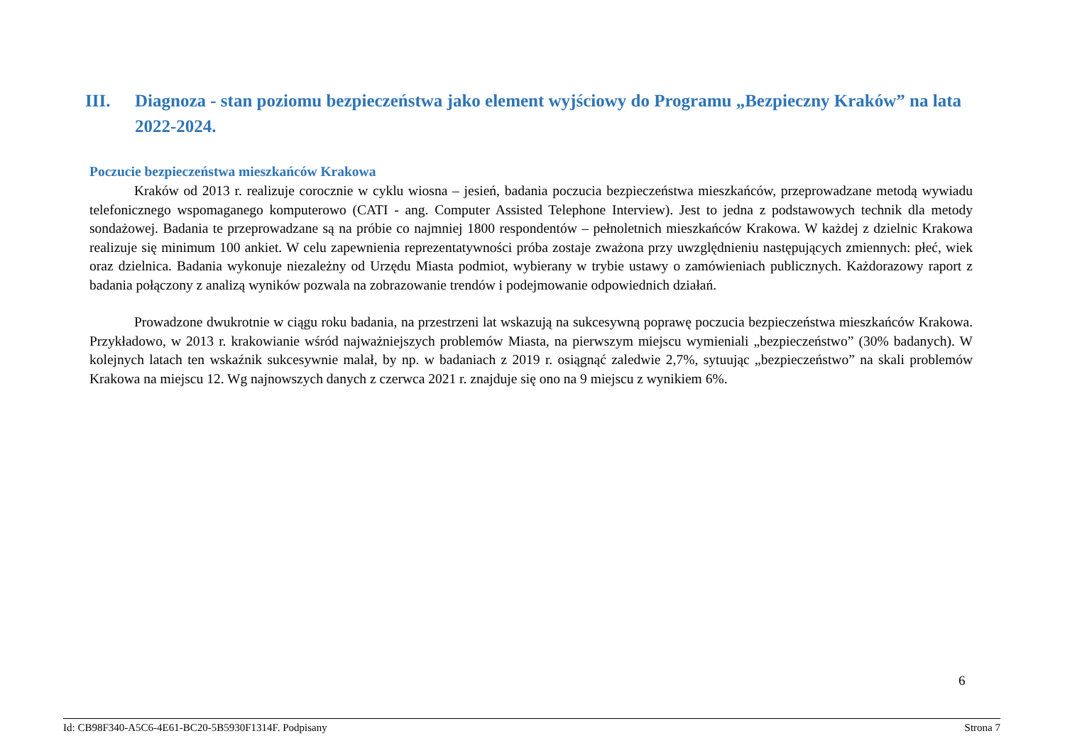III. Diagnoza - stan poziomu bezpieczeństwa jako element wyjściowy do Programu „Bezpieczny Kraków” na lata 2022-2024.
Poczucie bezpieczeństwa mieszkańców Krakowa
Kraków od 2013 r. realizuje corocznie w cyklu wiosna – jesień, badania poczucia bezpieczeństwa mieszkańców, przeprowadzane metodą wywiadu telefonicznego wspomaganego komputerowo (CATI - ang. Computer Assisted Telephone Interview). Jest to jedna z podstawowych technik dla metody sondażowej. Badania te przeprowadzane są na próbie co najmniej 1800 respondentów – pełnoletnich mieszkańców Krakowa. W każdej z dzielnic Krakowa realizuje się minimum 100 ankiet. W celu zapewnienia reprezentatywności próba zostaje zważona przy uwzględnieniu następujących zmiennych: płeć, wiek oraz dzielnica. Badania wykonuje niezależny od Urzędu Miasta podmiot, wybierany w trybie ustawy o zamówieniach publicznych. Każdorazowy raport z badania połączony z analizą wyników pozwala na zobrazowanie trendów i podejmowanie odpowiednich działań.
Prowadzone dwukrotnie w ciągu roku badania, na przestrzeni lat wskazują na sukcesywną poprawę poczucia bezpieczeństwa mieszkańców Krakowa. Przykładowo, w 2013 r. krakowianie wśród najważniejszych problemów Miasta, na pierwszym miejscu wymieniali „bezpieczeństwo” (30% badanych). W kolejnych latach ten wskaźnik sukcesywnie malał, by np. w badaniach z 2019 r. osiągnąć zaledwie 2,7%, sytuując „bezpieczeństwo” na skali problemów Krakowa na miejscu 12. Wg najnowszych danych z czerwca 2021 r. znajduje się ono na 9 miejscu z wynikiem 6%.
6
Id: CB98F340-A5C6-4E61-BC20-5B5930F1314F. Podpisany Strona 7